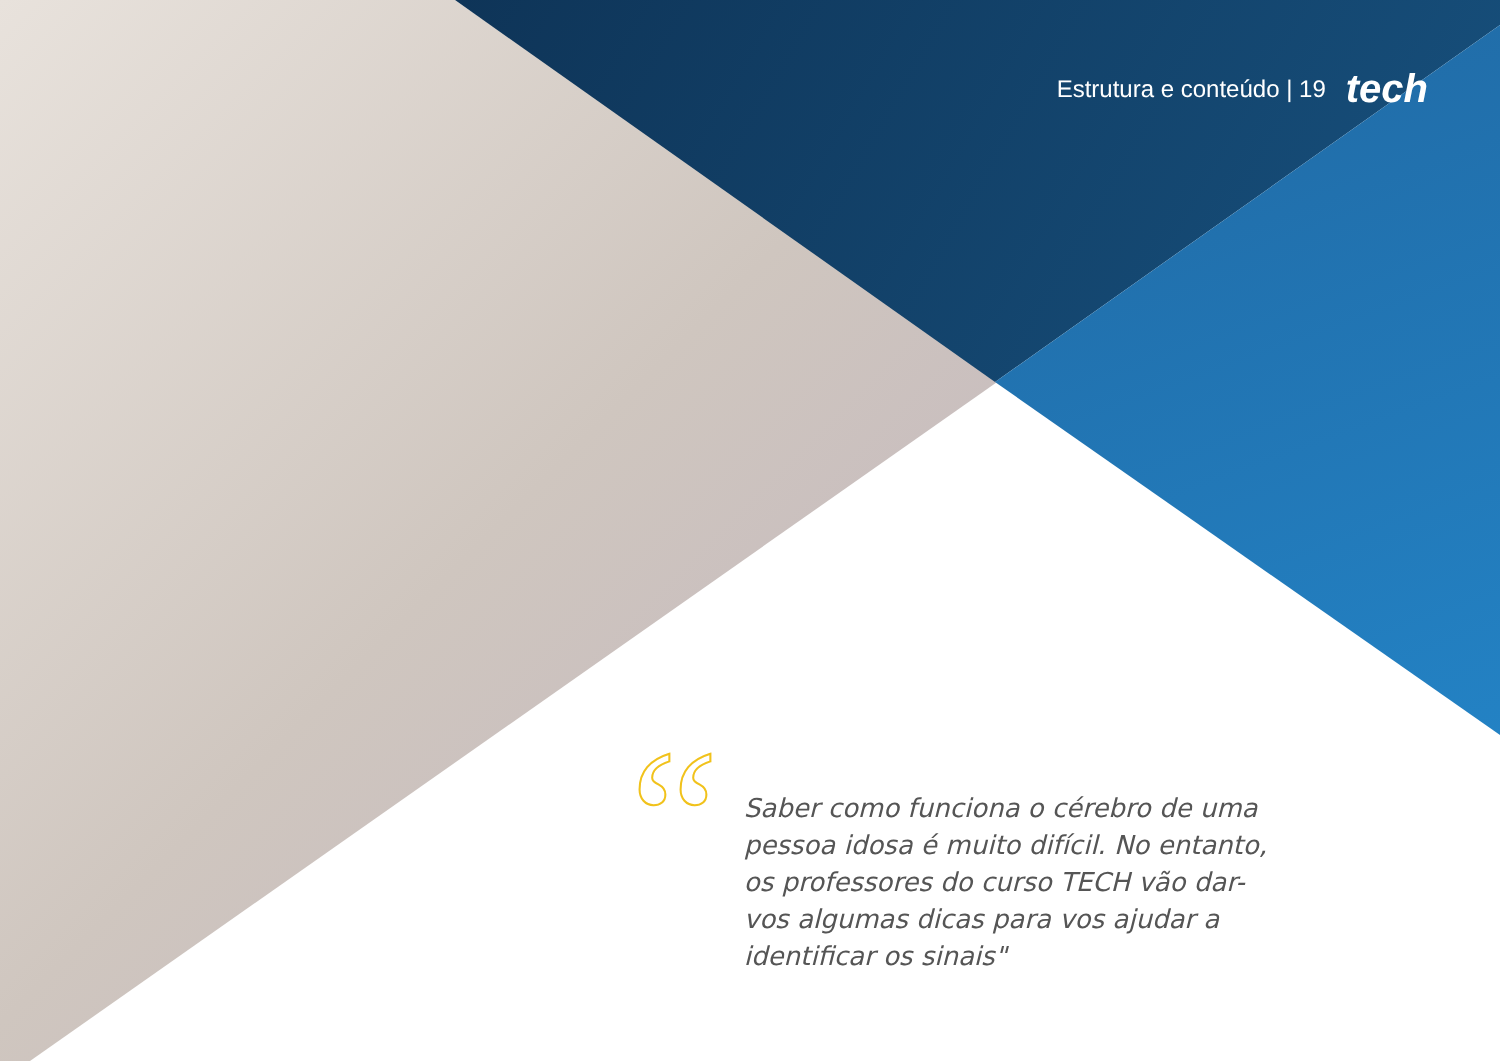Estrutura e conteúdo | 19 tech
“
Saber como funciona o cérebro de uma pessoa idosa é muito difícil. No entanto, os professores do curso TECH vão dar-vos algumas dicas para vos ajudar a identificar os sinais"